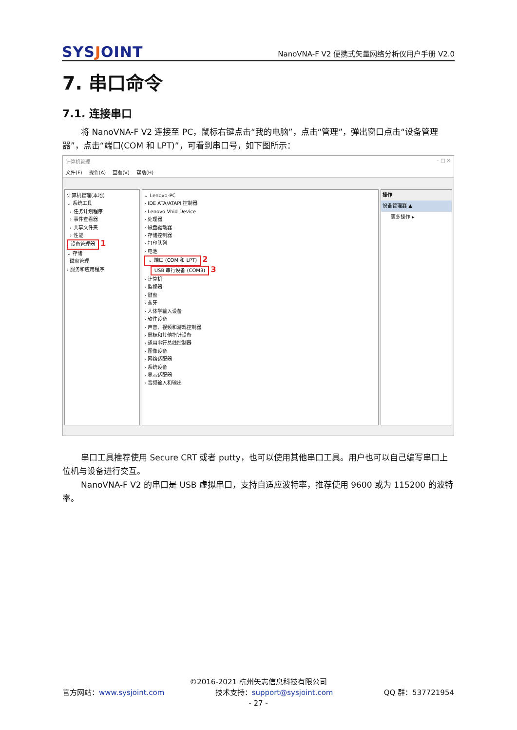SYSJOINT
NanoVNA-F V2 便携式矢量网络分析仪用户手册 V2.0
7. 串口命令
7.1. 连接串口
将 NanoVNA-F V2 连接至 PC，鼠标右键点击“我的电脑”，点击“管理”，弹出窗口点击“设备管理器”，点击“端口(COM 和 LPT)”，可看到串口号，如下图所示：
计算机管理 – □ ✕
文件(F) 操作(A) 查看(V) 帮助(H)
计算机管理(本地)
⌄ 系统工具
› 任务计划程序
› 事件查看器
› 共享文件夹
› 性能
设备管理器 1
⌄ 存储
磁盘管理
› 服务和应用程序
⌄ Lenovo-PC
› IDE ATA/ATAPI 控制器
› Lenovo Vhid Device
› 处理器
› 磁盘驱动器
› 存储控制器
› 打印队列
› 电池
⌄ 端口 (COM 和 LPT) 2
USB 串行设备 (COM3) 3
› 计算机
› 监视器
› 键盘
› 蓝牙
› 人体学输入设备
› 软件设备
› 声音、视频和游戏控制器
› 鼠标和其他指针设备
› 通用串行总线控制器
› 图像设备
› 网络适配器
› 系统设备
› 显示适配器
› 音频输入和输出
操作
设备管理器 ▲
更多操作 ▸
串口工具推荐使用 Secure CRT 或者 putty，也可以使用其他串口工具。用户也可以自己编写串口上位机与设备进行交互。
NanoVNA-F V2 的串口是 USB 虚拟串口，支持自适应波特率，推荐使用 9600 或为 115200 的波特率。
©2016-2021 杭州矢志信息科技有限公司
官方网站：www.sysjoint.com 技术支持：support@sysjoint.com QQ 群：537721954
- 27 -